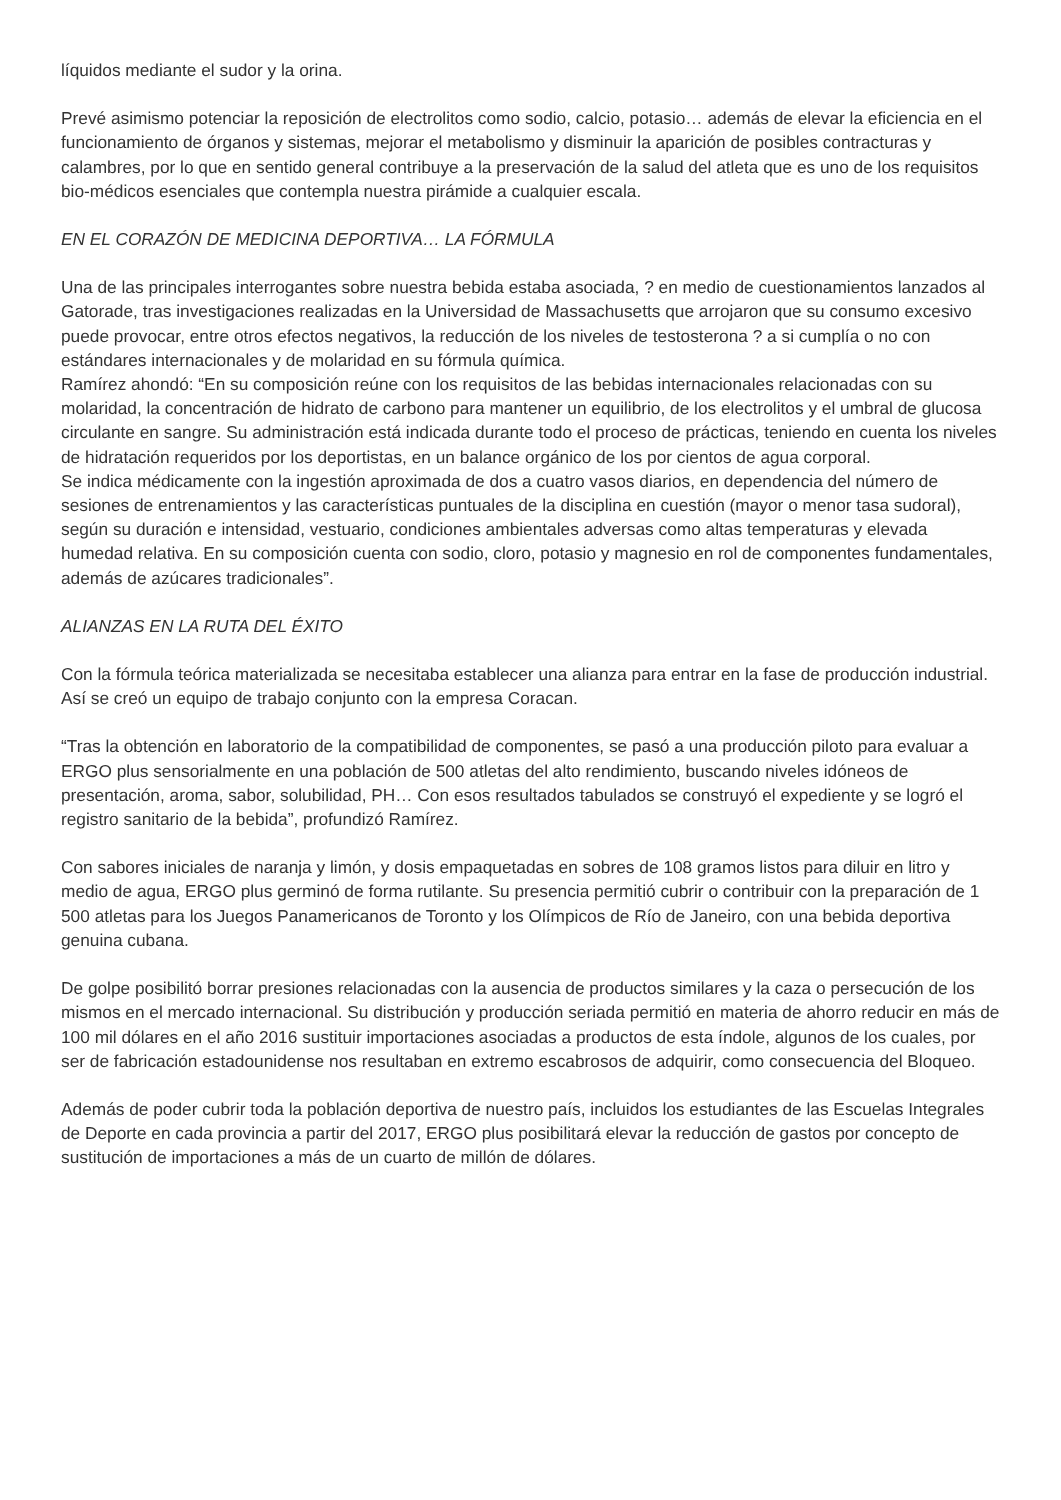líquidos mediante el sudor y la orina.
Prevé asimismo potenciar la reposición de electrolitos como sodio, calcio, potasio… además de elevar la eficiencia en el funcionamiento de órganos y sistemas, mejorar el metabolismo y disminuir la aparición de posibles contracturas y calambres, por lo que en sentido general contribuye a la preservación de la salud del atleta que es uno de los requisitos bio-médicos esenciales que contempla nuestra pirámide a cualquier escala.
EN EL CORAZÓN DE MEDICINA DEPORTIVA… LA FÓRMULA
Una de las principales interrogantes sobre nuestra bebida estaba asociada, ? en medio de cuestionamientos lanzados al Gatorade, tras investigaciones realizadas en la Universidad de Massachusetts que arrojaron que su consumo excesivo puede provocar, entre otros efectos negativos, la reducción de los niveles de testosterona ? a si cumplía o no con estándares internacionales y de molaridad en su fórmula química.
Ramírez ahondó: “En su composición reúne con los requisitos de las bebidas internacionales relacionadas con su molaridad, la concentración de hidrato de carbono para mantener un equilibrio, de los electrolitos y el umbral de glucosa circulante en sangre. Su administración está indicada durante todo el proceso de prácticas, teniendo en cuenta los niveles de hidratación requeridos por los deportistas, en un balance orgánico de los por cientos de agua corporal.
Se indica médicamente con la ingestión aproximada de dos a cuatro vasos diarios, en dependencia del número de sesiones de entrenamientos y las características puntuales de la disciplina en cuestión (mayor o menor tasa sudoral), según su duración e intensidad, vestuario, condiciones ambientales adversas como altas temperaturas y elevada humedad relativa. En su composición cuenta con sodio, cloro, potasio y magnesio en rol de componentes fundamentales, además de azúcares tradicionales”.
ALIANZAS EN LA RUTA DEL ÉXITO
Con la fórmula teórica materializada se necesitaba establecer una alianza para entrar en la fase de producción industrial. Así se creó un equipo de trabajo conjunto con la empresa Coracan.
“Tras la obtención en laboratorio de la compatibilidad de componentes, se pasó a una producción piloto para evaluar a ERGO plus sensorialmente en una población de 500 atletas del alto rendimiento, buscando niveles idóneos de presentación, aroma, sabor, solubilidad, PH… Con esos resultados tabulados se construyó el expediente y se logró el registro sanitario de la bebida”, profundizó Ramírez.
Con sabores iniciales de naranja y limón, y dosis empaquetadas en sobres de 108 gramos listos para diluir en litro y medio de agua, ERGO plus germinó de forma rutilante. Su presencia permitió cubrir o contribuir con la preparación de 1 500 atletas para los Juegos Panamericanos de Toronto y los Olímpicos de Río de Janeiro, con una bebida deportiva genuina cubana.
De golpe posibilitó borrar presiones relacionadas con la ausencia de productos similares y la caza o persecución de los mismos en el mercado internacional. Su distribución y producción seriada permitió en materia de ahorro reducir en más de 100 mil dólares en el año 2016 sustituir importaciones asociadas a productos de esta índole, algunos de los cuales, por ser de fabricación estadounidense nos resultaban en extremo escabrosos de adquirir, como consecuencia del Bloqueo.
Además de poder cubrir toda la población deportiva de nuestro país, incluidos los estudiantes de las Escuelas Integrales de Deporte en cada provincia a partir del 2017, ERGO plus posibilitará elevar la reducción de gastos por concepto de sustitución de importaciones a más de un cuarto de millón de dólares.